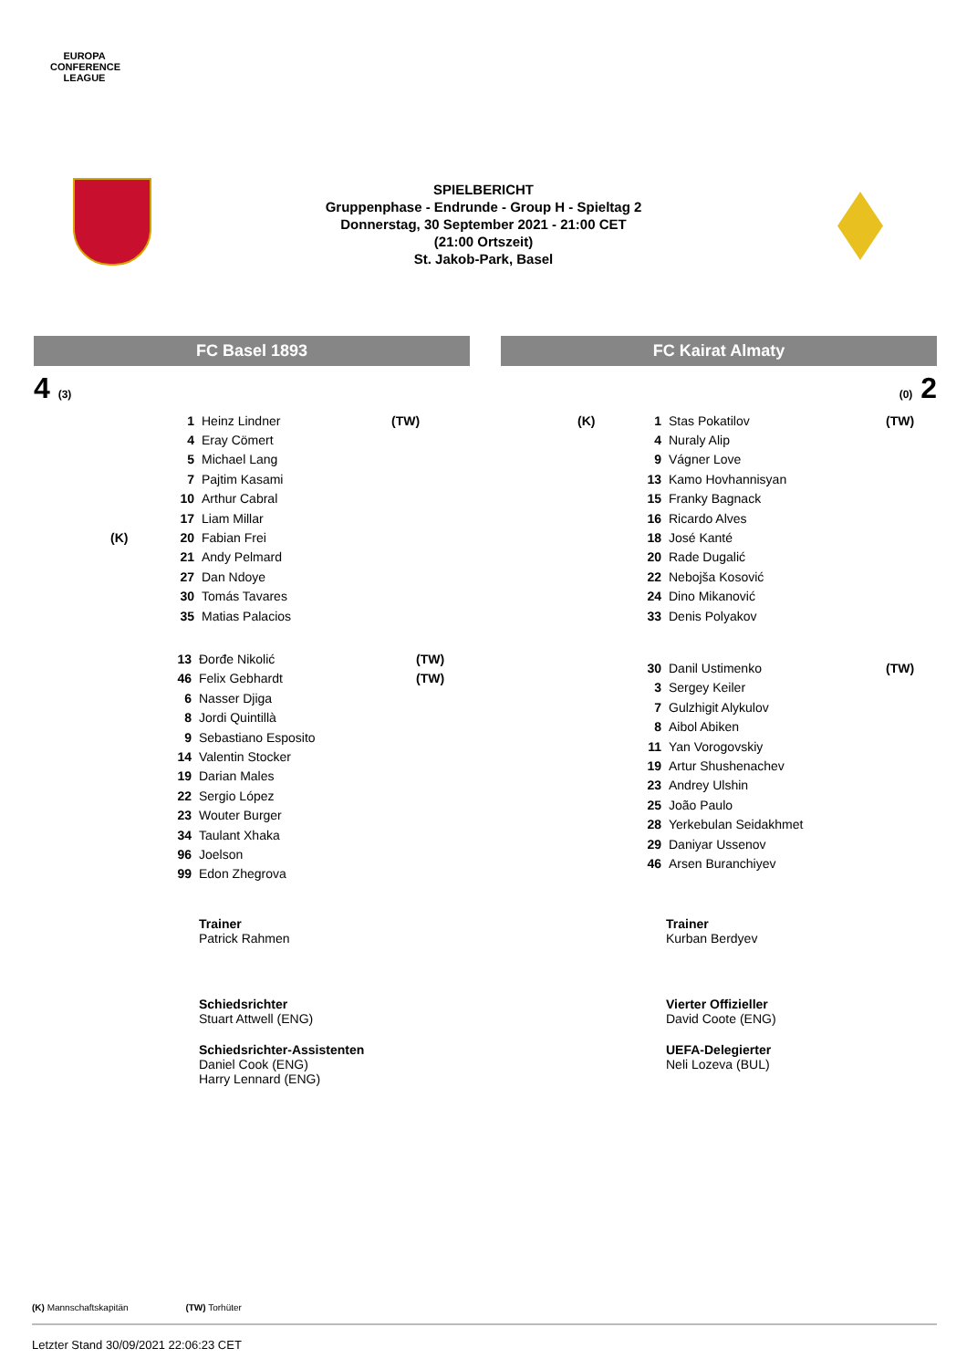EUROPA CONFERENCE LEAGUE
SPIELBERICHT
Gruppenphase - Endrunde - Group H - Spieltag 2
Donnerstag, 30 September 2021 - 21:00 CET
(21:00 Ortszeit)
St. Jakob-Park, Basel
FC Basel 1893
4 (3)
| | 1 | Heinz Lindner | (TW) |
| | 4 | Eray Cömert | |
| | 5 | Michael Lang | |
| | 7 | Pajtim Kasami | |
| | 10 | Arthur Cabral | |
| | 17 | Liam Millar | |
| (K) | 20 | Fabian Frei | |
| | 21 | Andy Pelmard | |
| | 27 | Dan Ndoye | |
| | 30 | Tomás Tavares | |
| | 35 | Matias Palacios | |
| 13 | Đorđe Nikolić | (TW) |
| 46 | Felix Gebhardt | (TW) |
| 6 | Nasser Djiga | |
| 8 | Jordi Quintillà | |
| 9 | Sebastiano Esposito | |
| 14 | Valentin Stocker | |
| 19 | Darian Males | |
| 22 | Sergio López | |
| 23 | Wouter Burger | |
| 34 | Taulant Xhaka | |
| 96 | Joelson | |
| 99 | Edon Zhegrova | |
Trainer
Patrick Rahmen
Schiedsrichter
Stuart Attwell (ENG)
Schiedsrichter-Assistenten
Daniel Cook (ENG)
Harry Lennard (ENG)
FC Kairat Almaty
(0) 2
| (K) | 1 | Stas Pokatilov | (TW) |
| | 4 | Nuraly Alip | |
| | 9 | Vágner Love | |
| | 13 | Kamo Hovhannisyan | |
| | 15 | Franky Bagnack | |
| | 16 | Ricardo Alves | |
| | 18 | José Kanté | |
| | 20 | Rade Dugalić | |
| | 22 | Nebojša Kosović | |
| | 24 | Dino Mikanović | |
| | 33 | Denis Polyakov | |
| 30 | Danil Ustimenko | (TW) |
| 3 | Sergey Keiler | |
| 7 | Gulzhigit Alykulov | |
| 8 | Aibol Abiken | |
| 11 | Yan Vorogovskiy | |
| 19 | Artur Shushenachev | |
| 23 | Andrey Ulshin | |
| 25 | João Paulo | |
| 28 | Yerkebulan Seidakhmet | |
| 29 | Daniyar Ussenov | |
| 46 | Arsen Buranchiyev | |
Trainer
Kurban Berdyev
Vierter Offizieller
David Coote (ENG)
UEFA-Delegierter
Neli Lozeva (BUL)
(K) Mannschaftskapitän (TW) Torhüter
Letzter Stand 30/09/2021 22:06:23 CET